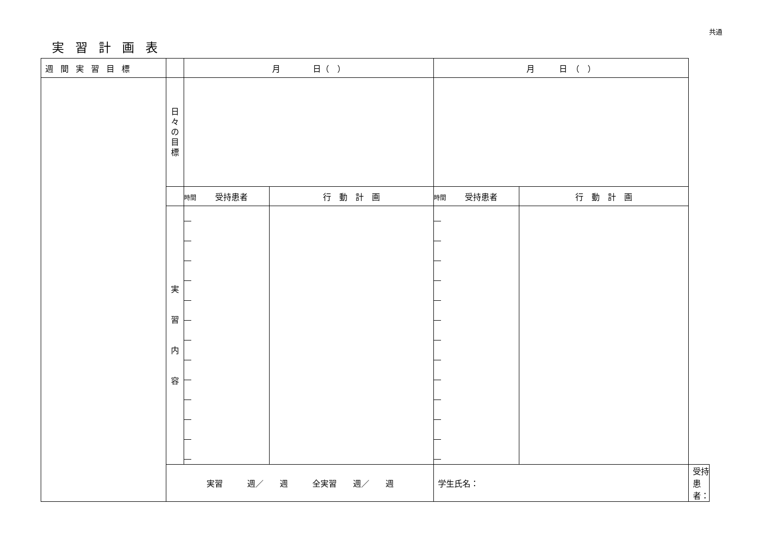共通
実習計画表
| 週間実習目標 | | 月 日（ ） | | 月 日 （ ） | | |
| | 日 々 の 目 標 | | | | | |
| | | 時間 受持患者 | 行 動 計 画 | 時間 受持患者 | 行 動 計 画 | |
| | 実 習 内 容 | | | | | |
| | 実習 週／ 週 全実習 週／ 週 | | | 学生氏名： | | 受持患者： |